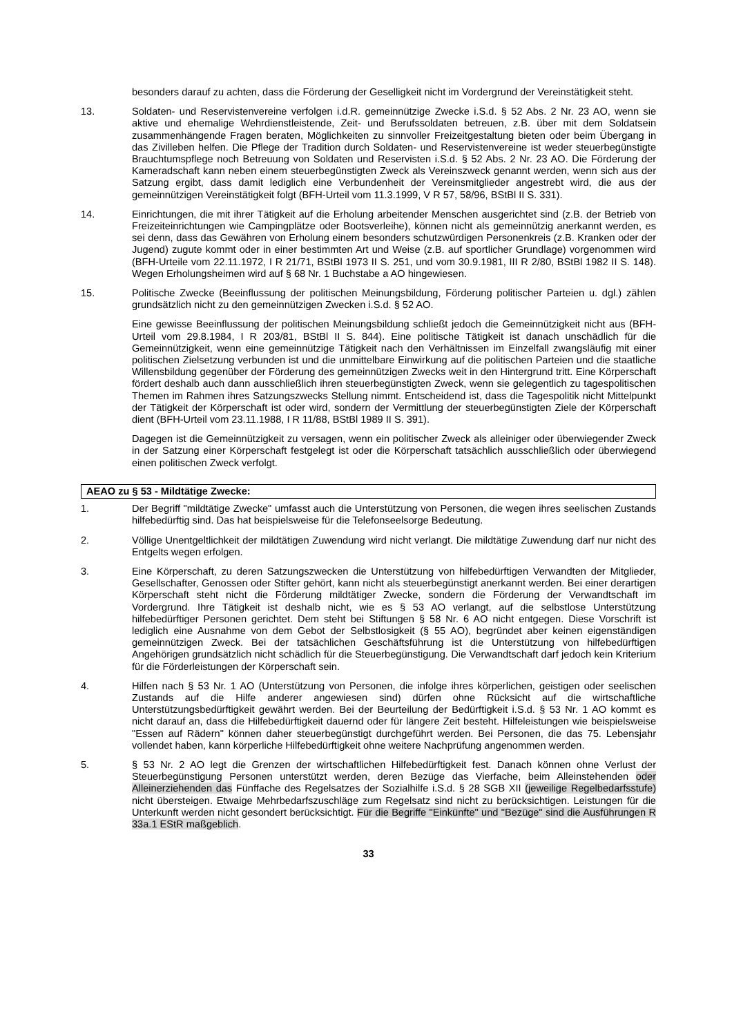besonders darauf zu achten, dass die Förderung der Geselligkeit nicht im Vordergrund der Vereinstätigkeit steht.
13. Soldaten- und Reservistenvereine verfolgen i.d.R. gemeinnützige Zwecke i.S.d. § 52 Abs. 2 Nr. 23 AO, wenn sie aktive und ehemalige Wehrdienstleistende, Zeit- und Berufssoldaten betreuen, z.B. über mit dem Soldatsein zusammenhängende Fragen beraten, Möglichkeiten zu sinnvoller Freizeitgestaltung bieten oder beim Übergang in das Zivilleben helfen. Die Pflege der Tradition durch Soldaten- und Reservistenvereine ist weder steuerbegünstigte Brauchtumspflege noch Betreuung von Soldaten und Reservisten i.S.d. § 52 Abs. 2 Nr. 23 AO. Die Förderung der Kameradschaft kann neben einem steuerbegünstigten Zweck als Vereinszweck genannt werden, wenn sich aus der Satzung ergibt, dass damit lediglich eine Verbundenheit der Vereinsmitglieder angestrebt wird, die aus der gemeinnützigen Vereinstätigkeit folgt (BFH-Urteil vom 11.3.1999, V R 57, 58/96, BStBl II S. 331).
14. Einrichtungen, die mit ihrer Tätigkeit auf die Erholung arbeitender Menschen ausgerichtet sind (z.B. der Betrieb von Freizeiteinrichtungen wie Campingplätze oder Bootsverleihe), können nicht als gemeinnützig anerkannt werden, es sei denn, dass das Gewähren von Erholung einem besonders schutzwürdigen Personenkreis (z.B. Kranken oder der Jugend) zugute kommt oder in einer bestimmten Art und Weise (z.B. auf sportlicher Grundlage) vorgenommen wird (BFH-Urteile vom 22.11.1972, I R 21/71, BStBl 1973 II S. 251, und vom 30.9.1981, III R 2/80, BStBl 1982 II S. 148). Wegen Erholungsheimen wird auf § 68 Nr. 1 Buchstabe a AO hingewiesen.
15. Politische Zwecke (Beeinflussung der politischen Meinungsbildung, Förderung politischer Parteien u. dgl.) zählen grundsätzlich nicht zu den gemeinnützigen Zwecken i.S.d. § 52 AO.
Eine gewisse Beeinflussung der politischen Meinungsbildung schließt jedoch die Gemeinnützigkeit nicht aus (BFH-Urteil vom 29.8.1984, I R 203/81, BStBl II S. 844). Eine politische Tätigkeit ist danach unschädlich für die Gemeinnützigkeit, wenn eine gemeinnützige Tätigkeit nach den Verhältnissen im Einzelfall zwangsläufig mit einer politischen Zielsetzung verbunden ist und die unmittelbare Einwirkung auf die politischen Parteien und die staatliche Willensbildung gegenüber der Förderung des gemeinnützigen Zwecks weit in den Hintergrund tritt. Eine Körperschaft fördert deshalb auch dann ausschließlich ihren steuerbegünstigten Zweck, wenn sie gelegentlich zu tagespolitischen Themen im Rahmen ihres Satzungszwecks Stellung nimmt. Entscheidend ist, dass die Tagespolitik nicht Mittelpunkt der Tätigkeit der Körperschaft ist oder wird, sondern der Vermittlung der steuerbegünstigten Ziele der Körperschaft dient (BFH-Urteil vom 23.11.1988, I R 11/88, BStBl 1989 II S. 391).
Dagegen ist die Gemeinnützigkeit zu versagen, wenn ein politischer Zweck als alleiniger oder überwiegender Zweck in der Satzung einer Körperschaft festgelegt ist oder die Körperschaft tatsächlich ausschließlich oder überwiegend einen politischen Zweck verfolgt.
AEAO zu § 53 - Mildtätige Zwecke:
1. Der Begriff "mildtätige Zwecke" umfasst auch die Unterstützung von Personen, die wegen ihres seelischen Zustands hilfebedürftig sind. Das hat beispielsweise für die Telefonseelsorge Bedeutung.
2. Völlige Unentgeltlichkeit der mildtätigen Zuwendung wird nicht verlangt. Die mildtätige Zuwendung darf nur nicht des Entgelts wegen erfolgen.
3. Eine Körperschaft, zu deren Satzungszwecken die Unterstützung von hilfebedürftigen Verwandten der Mitglieder, Gesellschafter, Genossen oder Stifter gehört, kann nicht als steuerbegünstigt anerkannt werden. Bei einer derartigen Körperschaft steht nicht die Förderung mildtätiger Zwecke, sondern die Förderung der Verwandtschaft im Vordergrund. Ihre Tätigkeit ist deshalb nicht, wie es § 53 AO verlangt, auf die selbstlose Unterstützung hilfebedürftiger Personen gerichtet. Dem steht bei Stiftungen § 58 Nr. 6 AO nicht entgegen. Diese Vorschrift ist lediglich eine Ausnahme von dem Gebot der Selbstlosigkeit (§ 55 AO), begründet aber keinen eigenständigen gemeinnützigen Zweck. Bei der tatsächlichen Geschäftsführung ist die Unterstützung von hilfebedürftigen Angehörigen grundsätzlich nicht schädlich für die Steuerbegünstigung. Die Verwandtschaft darf jedoch kein Kriterium für die Förderleistungen der Körperschaft sein.
4. Hilfen nach § 53 Nr. 1 AO (Unterstützung von Personen, die infolge ihres körperlichen, geistigen oder seelischen Zustands auf die Hilfe anderer angewiesen sind) dürfen ohne Rücksicht auf die wirtschaftliche Unterstützungsbedürftigkeit gewährt werden. Bei der Beurteilung der Bedürftigkeit i.S.d. § 53 Nr. 1 AO kommt es nicht darauf an, dass die Hilfebedürftigkeit dauernd oder für längere Zeit besteht. Hilfeleistungen wie beispielsweise "Essen auf Rädern" können daher steuerbegünstigt durchgeführt werden. Bei Personen, die das 75. Lebensjahr vollendet haben, kann körperliche Hilfebedürftigkeit ohne weitere Nachprüfung angenommen werden.
5. § 53 Nr. 2 AO legt die Grenzen der wirtschaftlichen Hilfebedürftigkeit fest. Danach können ohne Verlust der Steuerbegünstigung Personen unterstützt werden, deren Bezüge das Vierfache, beim Alleinstehenden oder Alleinerziehenden das Fünffache des Regelsatzes der Sozialhilfe i.S.d. § 28 SGB XII (jeweilige Regelbedarfsstufe) nicht übersteigen. Etwaige Mehrbedarfszuschläge zum Regelsatz sind nicht zu berücksichtigen. Leistungen für die Unterkunft werden nicht gesondert berücksichtigt. Für die Begriffe "Einkünfte" und "Bezüge" sind die Ausführungen R 33a.1 EStR maßgeblich.
33